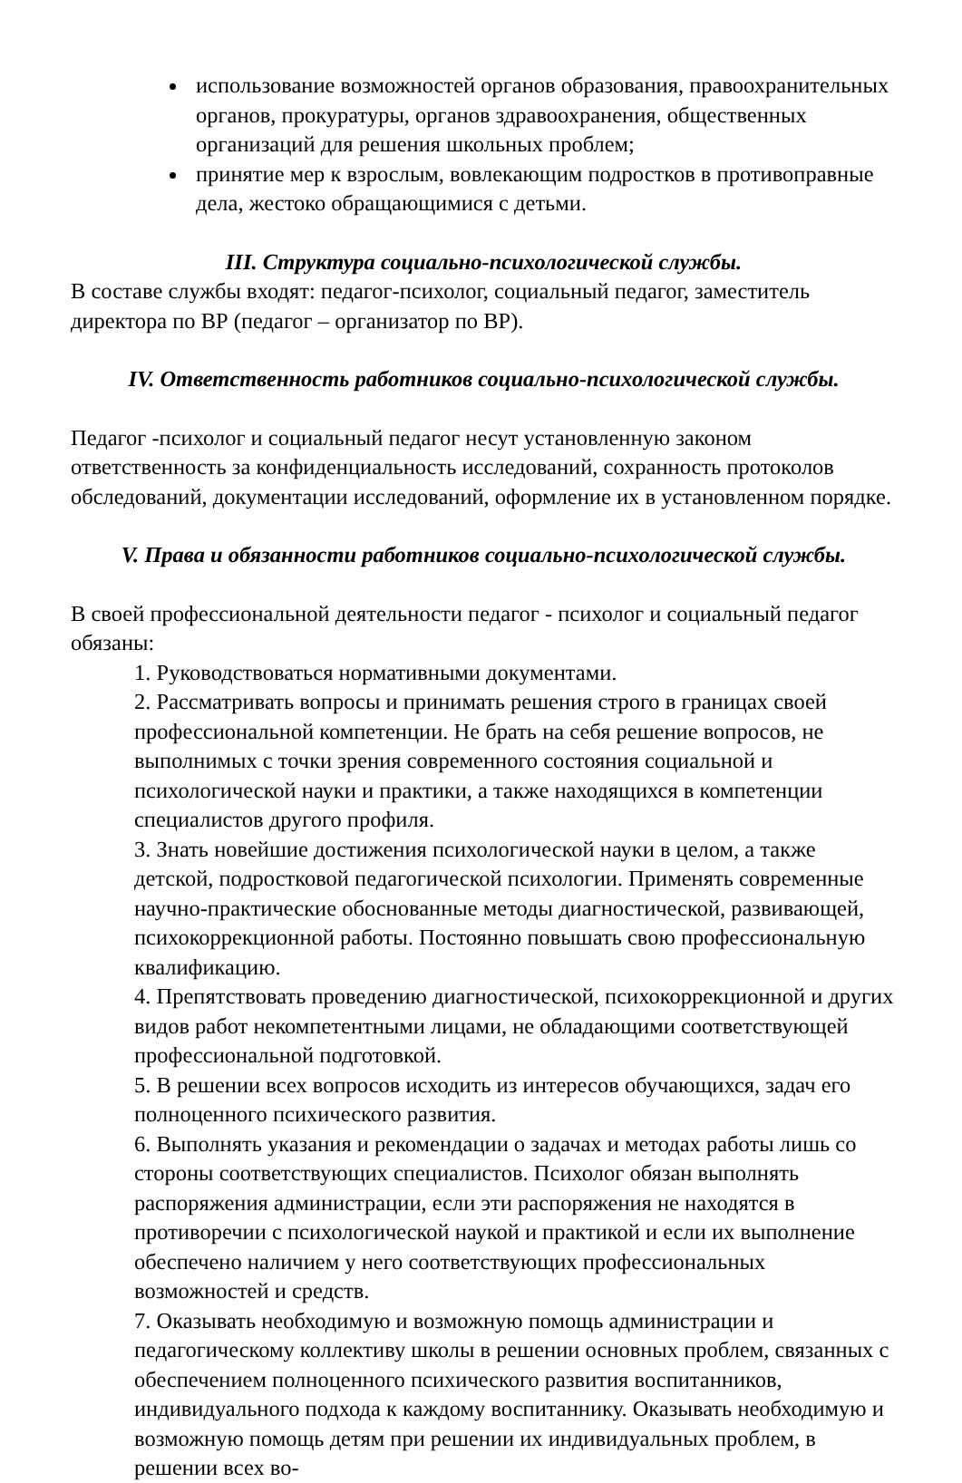использование возможностей органов образования, правоохранительных органов, прокуратуры, органов здравоохранения, общественных организаций для решения школьных проблем;
принятие мер к взрослым, вовлекающим подростков в противоправные дела, жестоко обращающимися с детьми.
III. Структура социально-психологической службы.
В составе службы входят: педагог-психолог, социальный педагог, заместитель директора по ВР (педагог – организатор по ВР).
IV. Ответственность работников социально-психологической службы.
Педагог -психолог и социальный педагог несут установленную законом ответственность за конфиденциальность исследований, сохранность протоколов обследований, документации исследований, оформление их в установленном порядке.
V. Права и обязанности работников социально-психологической службы.
В своей профессиональной деятельности педагог - психолог и социальный педагог обязаны:
1. Руководствоваться нормативными документами.
2. Рассматривать вопросы и принимать решения строго в границах своей профессиональной компетенции. Не брать на себя решение вопросов, не выполнимых с точки зрения современного состояния социальной и психологической науки и практики, а также находящихся в компетенции специалистов другого профиля.
3. Знать новейшие достижения психологической науки в целом, а также детской, подростковой педагогической психологии. Применять современные научно-практические обоснованные методы диагностической, развивающей, психокоррекционной работы. Постоянно повышать свою профессиональную квалификацию.
4. Препятствовать проведению диагностической, психокоррекционной и других видов работ некомпетентными лицами, не обладающими соответствующей профессиональной подготовкой.
5. В решении всех вопросов исходить из интересов обучающихся, задач его полноценного психического развития.
6. Выполнять указания и рекомендации о задачах и методах работы лишь со стороны соответствующих специалистов. Психолог обязан выполнять распоряжения администрации, если эти распоряжения не находятся в противоречии с психологической наукой и практикой и если их выполнение обеспечено наличием у него соответствующих профессиональных возможностей и средств.
7. Оказывать необходимую и возможную помощь администрации и педагогическому коллективу школы в решении основных проблем, связанных с обеспечением полноценного психического развития воспитанников, индивидуального подхода к каждому воспитаннику. Оказывать необходимую и возможную помощь детям при решении их индивидуальных проблем, в решении всех во-